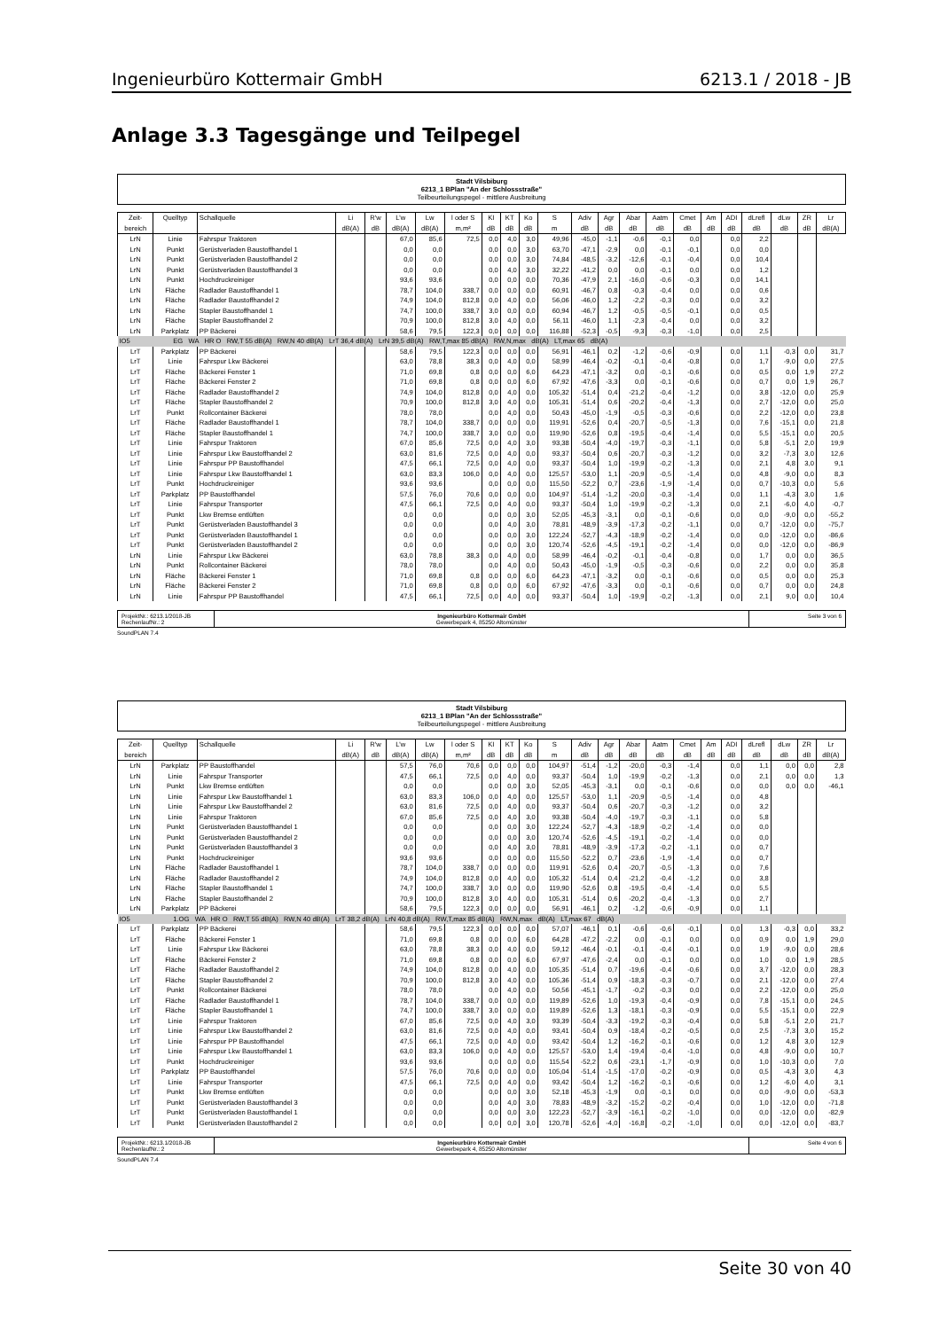Ingenieurbüro Kottermair GmbH 6213.1 / 2018 - JB
Anlage 3.3 Tagesgänge und Teilpegel
Stadt Vilsbiburg
6213_1 BPlan "An der Schlossstraße"
Teilbeurteilungspegel - mittlere Ausbreitung
| Zeit- bereich | Quelltyp | Schallquelle | Li dB(A) | R'w dB | L'w dB(A) | Lw dB(A) | l oder S m,m² | KI dB | KT dB | Ko dB | S m | Adiv dB | Agr dB | Abar dB | Aatm dB | Cmet dB | Am dB | ADI dB | dLrefl dB | dLw dB | ZR dB | Lr dB(A) |
| --- | --- | --- | --- | --- | --- | --- | --- | --- | --- | --- | --- | --- | --- | --- | --- | --- | --- | --- | --- | --- | --- | --- |
| LrN | Linie | Fahrspur Traktoren | | | 67,0 | 85,6 | 72,5 | 0,0 | 4,0 | 3,0 | 49,96 | -45,0 | -1,1 | -0,6 | -0,1 | 0,0 | | 0,0 | 2,2 | | | |
| LrN | Punkt | Gerüstverladen Baustoffhandel 1 | | | 0,0 | 0,0 | | 0,0 | 0,0 | 3,0 | 63,70 | -47,1 | -2,9 | 0,0 | -0,1 | -0,1 | | 0,0 | 0,0 | | | |
| LrN | Punkt | Gerüstverladen Baustoffhandel 2 | | | 0,0 | 0,0 | | 0,0 | 0,0 | 3,0 | 74,84 | -48,5 | -3,2 | -12,6 | -0,1 | -0,4 | | 0,0 | 10,4 | | | |
| LrN | Punkt | Gerüstverladen Baustoffhandel 3 | | | 0,0 | 0,0 | | 0,0 | 4,0 | 3,0 | 32,22 | -41,2 | 0,0 | 0,0 | -0,1 | 0,0 | | 0,0 | 1,2 | | | |
| LrN | Punkt | Hochdruckreiniger | | | 93,6 | 93,6 | | 0,0 | 0,0 | 0,0 | 70,36 | -47,9 | 2,1 | -16,0 | -0,6 | -0,3 | | 0,0 | 14,1 | | | |
| LrN | Fläche | Radlader Baustoffhandel 1 | | | 78,7 | 104,0 | 338,7 | 0,0 | 0,0 | 0,0 | 60,91 | -46,7 | 0,8 | -0,3 | -0,4 | 0,0 | | 0,0 | 0,6 | | | |
| LrN | Fläche | Radlader Baustoffhandel 2 | | | 74,9 | 104,0 | 812,8 | 0,0 | 4,0 | 0,0 | 56,06 | -46,0 | 1,2 | -2,2 | -0,3 | 0,0 | | 0,0 | 3,2 | | | |
| LrN | Fläche | Stapler Baustoffhandel 1 | | | 74,7 | 100,0 | 338,7 | 3,0 | 0,0 | 0,0 | 60,94 | -46,7 | 1,2 | -0,5 | -0,5 | -0,1 | | 0,0 | 0,5 | | | |
| LrN | Fläche | Stapler Baustoffhandel 2 | | | 70,9 | 100,0 | 812,8 | 3,0 | 4,0 | 0,0 | 56,11 | -46,0 | 1,1 | -2,3 | -0,4 | 0,0 | | 0,0 | 3,2 | | | |
| LrN | Parkplatz | PP Bäckerei | | | 58,6 | 79,5 | 122,3 | 0,0 | 0,0 | 0,0 | 116,88 | -52,3 | -0,5 | -9,3 | -0,3 | -1,0 | | 0,0 | 2,5 | | | |
| IO5 EG WA HR O RW,T 55 dB(A) RW,N 40 dB(A) LrT 36,4 dB(A) LrN 39,5 dB(A) RW,T,max 85 dB(A) RW,N,max dB(A) LT,max 65 dB(A) | | | | | | | | | | | | | | | | | | | | | | |
| LrT | Parkplatz | PP Bäckerei | | | 58,6 | 79,5 | 122,3 | 0,0 | 0,0 | 0,0 | 56,91 | -46,1 | 0,2 | -1,2 | -0,6 | -0,9 | | 0,0 | 1,1 | -0,3 | 0,0 | 31,7 |
| LrT | Linie | Fahrspur Lkw Bäckerei | | | 63,0 | 78,8 | 38,3 | 0,0 | 4,0 | 0,0 | 58,99 | -46,4 | -0,2 | -0,1 | -0,4 | -0,8 | | 0,0 | 1,7 | -9,0 | 0,0 | 27,5 |
| LrT | Fläche | Bäckerei Fenster 1 | | | 71,0 | 69,8 | 0,8 | 0,0 | 0,0 | 6,0 | 64,23 | -47,1 | -3,2 | 0,0 | -0,1 | -0,6 | | 0,0 | 0,5 | 0,0 | 1,9 | 27,2 |
| LrT | Fläche | Bäckerei Fenster 2 | | | 71,0 | 69,8 | 0,8 | 0,0 | 0,0 | 6,0 | 67,92 | -47,6 | -3,3 | 0,0 | -0,1 | -0,6 | | 0,0 | 0,7 | 0,0 | 1,9 | 26,7 |
| LrT | Fläche | Radlader Baustoffhandel 2 | | | 74,9 | 104,0 | 812,8 | 0,0 | 4,0 | 0,0 | 105,32 | -51,4 | 0,4 | -21,2 | -0,4 | -1,2 | | 0,0 | 3,8 | -12,0 | 0,0 | 25,9 |
| LrT | Fläche | Stapler Baustoffhandel 2 | | | 70,9 | 100,0 | 812,8 | 3,0 | 4,0 | 0,0 | 105,31 | -51,4 | 0,6 | -20,2 | -0,4 | -1,3 | | 0,0 | 2,7 | -12,0 | 0,0 | 25,0 |
| LrT | Punkt | Rollcontainer Bäckerei | | | 78,0 | 78,0 | | 0,0 | 4,0 | 0,0 | 50,43 | -45,0 | -1,9 | -0,5 | -0,3 | -0,6 | | 0,0 | 2,2 | -12,0 | 0,0 | 23,8 |
| LrT | Fläche | Radlader Baustoffhandel 1 | | | 78,7 | 104,0 | 338,7 | 0,0 | 0,0 | 0,0 | 119,91 | -52,6 | 0,4 | -20,7 | -0,5 | -1,3 | | 0,0 | 7,6 | -15,1 | 0,0 | 21,8 |
| LrT | Fläche | Stapler Baustoffhandel 1 | | | 74,7 | 100,0 | 338,7 | 3,0 | 0,0 | 0,0 | 119,90 | -52,6 | 0,8 | -19,5 | -0,4 | -1,4 | | 0,0 | 5,5 | -15,1 | 0,0 | 20,5 |
| LrT | Linie | Fahrspur Traktoren | | | 67,0 | 85,6 | 72,5 | 0,0 | 4,0 | 3,0 | 93,38 | -50,4 | -4,0 | -19,7 | -0,3 | -1,1 | | 0,0 | 5,8 | -5,1 | 2,0 | 19,9 |
| LrT | Linie | Fahrspur Lkw Baustoffhandel 2 | | | 63,0 | 81,6 | 72,5 | 0,0 | 4,0 | 0,0 | 93,37 | -50,4 | 0,6 | -20,7 | -0,3 | -1,2 | | 0,0 | 3,2 | -7,3 | 3,0 | 12,6 |
| LrT | Linie | Fahrspur PP Baustoffhandel | | | 47,5 | 66,1 | 72,5 | 0,0 | 4,0 | 0,0 | 93,37 | -50,4 | 1,0 | -19,9 | -0,2 | -1,3 | | 0,0 | 2,1 | 4,8 | 3,0 | 9,1 |
| LrT | Linie | Fahrspur Lkw Baustoffhandel 1 | | | 63,0 | 83,3 | 106,0 | 0,0 | 4,0 | 0,0 | 125,57 | -53,0 | 1,1 | -20,9 | -0,5 | -1,4 | | 0,0 | 4,8 | -9,0 | 0,0 | 8,3 |
| LrT | Punkt | Hochdruckreiniger | | | 93,6 | 93,6 | | 0,0 | 0,0 | 0,0 | 115,50 | -52,2 | 0,7 | -23,6 | -1,9 | -1,4 | | 0,0 | 0,7 | -10,3 | 0,0 | 5,6 |
| LrT | Parkplatz | PP Baustoffhandel | | | 57,5 | 76,0 | 70,6 | 0,0 | 0,0 | 0,0 | 104,97 | -51,4 | -1,2 | -20,0 | -0,3 | -1,4 | | 0,0 | 1,1 | -4,3 | 3,0 | 1,6 |
| LrT | Linie | Fahrspur Transporter | | | 47,5 | 66,1 | 72,5 | 0,0 | 4,0 | 0,0 | 93,37 | -50,4 | 1,0 | -19,9 | -0,2 | -1,3 | | 0,0 | 2,1 | -6,0 | 4,0 | -0,7 |
| LrT | Punkt | Lkw Bremse entlüften | | | 0,0 | 0,0 | | 0,0 | 0,0 | 3,0 | 52,05 | -45,3 | -3,1 | 0,0 | -0,1 | -0,6 | | 0,0 | 0,0 | -9,0 | 0,0 | -55,2 |
| LrT | Punkt | Gerüstverladen Baustoffhandel 3 | | | 0,0 | 0,0 | | 0,0 | 4,0 | 3,0 | 78,81 | -48,9 | -3,9 | -17,3 | -0,2 | -1,1 | | 0,0 | 0,7 | -12,0 | 0,0 | -75,7 |
| LrT | Punkt | Gerüstverladen Baustoffhandel 1 | | | 0,0 | 0,0 | | 0,0 | 0,0 | 3,0 | 122,24 | -52,7 | -4,3 | -18,9 | -0,2 | -1,4 | | 0,0 | 0,0 | -12,0 | 0,0 | -86,6 |
| LrT | Punkt | Gerüstverladen Baustoffhandel 2 | | | 0,0 | 0,0 | | 0,0 | 0,0 | 3,0 | 120,74 | -52,6 | -4,5 | -19,1 | -0,2 | -1,4 | | 0,0 | 0,0 | -12,0 | 0,0 | -86,9 |
| LrN | Linie | Fahrspur Lkw Bäckerei | | | 63,0 | 78,8 | 38,3 | 0,0 | 4,0 | 0,0 | 58,99 | -46,4 | -0,2 | -0,1 | -0,4 | -0,8 | | 0,0 | 1,7 | 0,0 | 0,0 | 36,5 |
| LrN | Punkt | Rollcontainer Bäckerei | | | 78,0 | 78,0 | | 0,0 | 4,0 | 0,0 | 50,43 | -45,0 | -1,9 | -0,5 | -0,3 | -0,6 | | 0,0 | 2,2 | 0,0 | 0,0 | 35,8 |
| LrN | Fläche | Bäckerei Fenster 1 | | | 71,0 | 69,8 | 0,8 | 0,0 | 0,0 | 6,0 | 64,23 | -47,1 | -3,2 | 0,0 | -0,1 | -0,6 | | 0,0 | 0,5 | 0,0 | 0,0 | 25,3 |
| LrN | Fläche | Bäckerei Fenster 2 | | | 71,0 | 69,8 | 0,8 | 0,0 | 0,0 | 6,0 | 67,92 | -47,6 | -3,3 | 0,0 | -0,1 | -0,6 | | 0,0 | 0,7 | 0,0 | 0,0 | 24,8 |
| LrN | Linie | Fahrspur PP Baustoffhandel | | | 47,5 | 66,1 | 72,5 | 0,0 | 4,0 | 0,0 | 93,37 | -50,4 | 1,0 | -19,9 | -0,2 | -1,3 | | 0,0 | 2,1 | 9,0 | 0,0 | 10,4 |
ProjektNr.: 6213.1/2018-JB
RechenlaufNr.: 2
Ingenieurbüro Kottermair GmbH
Gewerbepark 4, 85250 Altomünster
Seite 3 von 6
SoundPLAN 7.4
Stadt Vilsbiburg
6213_1 BPlan "An der Schlossstraße"
Teilbeurteilungspegel - mittlere Ausbreitung
| Zeit- bereich | Quelltyp | Schallquelle | Li dB(A) | R'w dB | L'w dB(A) | Lw dB(A) | l oder S m,m² | KI dB | KT dB | Ko dB | S m | Adiv dB | Agr dB | Abar dB | Aatm dB | Cmet dB | Am dB | ADI dB | dLrefl dB | dLw dB | ZR dB | Lr dB(A) |
| --- | --- | --- | --- | --- | --- | --- | --- | --- | --- | --- | --- | --- | --- | --- | --- | --- | --- | --- | --- | --- | --- | --- |
| LrN | Parkplatz | PP Baustoffhandel | | | 57,5 | 76,0 | 70,6 | 0,0 | 0,0 | 0,0 | 104,97 | -51,4 | -1,2 | -20,0 | -0,3 | -1,4 | | 0,0 | 1,1 | 0,0 | 0,0 | 2,8 |
| LrN | Linie | Fahrspur Transporter | | | 47,5 | 66,1 | 72,5 | 0,0 | 4,0 | 0,0 | 93,37 | -50,4 | 1,0 | -19,9 | -0,2 | -1,3 | | 0,0 | 2,1 | 0,0 | 0,0 | 1,3 |
| LrN | Punkt | Lkw Bremse entlüften | | | 0,0 | 0,0 | | 0,0 | 0,0 | 3,0 | 52,05 | -45,3 | -3,1 | 0,0 | -0,1 | -0,6 | | 0,0 | 0,0 | 0,0 | 0,0 | -46,1 |
| LrN | Linie | Fahrspur Lkw Baustoffhandel 1 | | | 63,0 | 83,3 | 106,0 | 0,0 | 4,0 | 0,0 | 125,57 | -53,0 | 1,1 | -20,9 | -0,5 | -1,4 | | 0,0 | 4,8 | | | |
| LrN | Linie | Fahrspur Lkw Baustoffhandel 2 | | | 63,0 | 81,6 | 72,5 | 0,0 | 4,0 | 0,0 | 93,37 | -50,4 | 0,6 | -20,7 | -0,3 | -1,2 | | 0,0 | 3,2 | | | |
| LrN | Linie | Fahrspur Traktoren | | | 67,0 | 85,6 | 72,5 | 0,0 | 4,0 | 3,0 | 93,38 | -50,4 | -4,0 | -19,7 | -0,3 | -1,1 | | 0,0 | 5,8 | | | |
| LrN | Punkt | Gerüstverladen Baustoffhandel 1 | | | 0,0 | 0,0 | | 0,0 | 0,0 | 3,0 | 122,24 | -52,7 | -4,3 | -18,9 | -0,2 | -1,4 | | 0,0 | 0,0 | | | |
| LrN | Punkt | Gerüstverladen Baustoffhandel 2 | | | 0,0 | 0,0 | | 0,0 | 0,0 | 3,0 | 120,74 | -52,6 | -4,5 | -19,1 | -0,2 | -1,4 | | 0,0 | 0,0 | | | |
| LrN | Punkt | Gerüstverladen Baustoffhandel 3 | | | 0,0 | 0,0 | | 0,0 | 4,0 | 3,0 | 78,81 | -48,9 | -3,9 | -17,3 | -0,2 | -1,1 | | 0,0 | 0,7 | | | |
| LrN | Punkt | Hochdruckreiniger | | | 93,6 | 93,6 | | 0,0 | 0,0 | 0,0 | 115,50 | -52,2 | 0,7 | -23,6 | -1,9 | -1,4 | | 0,0 | 0,7 | | | |
| LrN | Fläche | Radlader Baustoffhandel 1 | | | 78,7 | 104,0 | 338,7 | 0,0 | 0,0 | 0,0 | 119,91 | -52,6 | 0,4 | -20,7 | -0,5 | -1,3 | | 0,0 | 7,6 | | | |
| LrN | Fläche | Radlader Baustoffhandel 2 | | | 74,9 | 104,0 | 812,8 | 0,0 | 4,0 | 0,0 | 105,32 | -51,4 | 0,4 | -21,2 | -0,4 | -1,2 | | 0,0 | 3,8 | | | |
| LrN | Fläche | Stapler Baustoffhandel 1 | | | 74,7 | 100,0 | 338,7 | 3,0 | 0,0 | 0,0 | 119,90 | -52,6 | 0,8 | -19,5 | -0,4 | -1,4 | | 0,0 | 5,5 | | | |
| LrN | Fläche | Stapler Baustoffhandel 2 | | | 70,9 | 100,0 | 812,8 | 3,0 | 4,0 | 0,0 | 105,31 | -51,4 | 0,6 | -20,2 | -0,4 | -1,3 | | 0,0 | 2,7 | | | |
| LrN | Parkplatz | PP Bäckerei | | | 58,6 | 79,5 | 122,3 | 0,0 | 0,0 | 0,0 | 56,91 | -46,1 | 0,2 | -1,2 | -0,6 | -0,9 | | 0,0 | 1,1 | | | |
| IO5 1.OG WA HR O RW,T 55 dB(A) RW,N 40 dB(A) LrT 38,2 dB(A) LrN 40,8 dB(A) RW,T,max 85 dB(A) RW,N,max dB(A) LT,max 67 dB(A) | | | | | | | | | | | | | | | | | | | | | | |
| LrT | Parkplatz | PP Bäckerei | | | 58,6 | 79,5 | 122,3 | 0,0 | 0,0 | 0,0 | 57,07 | -46,1 | 0,1 | -0,6 | -0,6 | -0,1 | | 0,0 | 1,3 | -0,3 | 0,0 | 33,2 |
| LrT | Fläche | Bäckerei Fenster 1 | | | 71,0 | 69,8 | 0,8 | 0,0 | 0,0 | 6,0 | 64,28 | -47,2 | -2,2 | 0,0 | -0,1 | 0,0 | | 0,0 | 0,9 | 0,0 | 1,9 | 29,0 |
| LrT | Linie | Fahrspur Lkw Bäckerei | | | 63,0 | 78,8 | 38,3 | 0,0 | 4,0 | 0,0 | 59,12 | -46,4 | -0,1 | -0,1 | -0,4 | -0,1 | | 0,0 | 1,9 | -9,0 | 0,0 | 28,6 |
| LrT | Fläche | Bäckerei Fenster 2 | | | 71,0 | 69,8 | 0,8 | 0,0 | 0,0 | 6,0 | 67,97 | -47,6 | -2,4 | 0,0 | -0,1 | 0,0 | | 0,0 | 1,0 | 0,0 | 1,9 | 28,5 |
| LrT | Fläche | Radlader Baustoffhandel 2 | | | 74,9 | 104,0 | 812,8 | 0,0 | 4,0 | 0,0 | 105,35 | -51,4 | 0,7 | -19,6 | -0,4 | -0,6 | | 0,0 | 3,7 | -12,0 | 0,0 | 28,3 |
| LrT | Fläche | Stapler Baustoffhandel 2 | | | 70,9 | 100,0 | 812,8 | 3,0 | 4,0 | 0,0 | 105,36 | -51,4 | 0,9 | -18,3 | -0,3 | -0,7 | | 0,0 | 2,1 | -12,0 | 0,0 | 27,4 |
| LrT | Punkt | Rollcontainer Bäckerei | | | 78,0 | 78,0 | | 0,0 | 4,0 | 0,0 | 50,56 | -45,1 | -1,7 | -0,2 | -0,3 | 0,0 | | 0,0 | 2,2 | -12,0 | 0,0 | 25,0 |
| LrT | Fläche | Radlader Baustoffhandel 1 | | | 78,7 | 104,0 | 338,7 | 0,0 | 0,0 | 0,0 | 119,89 | -52,6 | 1,0 | -19,3 | -0,4 | -0,9 | | 0,0 | 7,8 | -15,1 | 0,0 | 24,5 |
| LrT | Fläche | Stapler Baustoffhandel 1 | | | 74,7 | 100,0 | 338,7 | 3,0 | 0,0 | 0,0 | 119,89 | -52,6 | 1,3 | -18,1 | -0,3 | -0,9 | | 0,0 | 5,5 | -15,1 | 0,0 | 22,9 |
| LrT | Linie | Fahrspur Traktoren | | | 67,0 | 85,6 | 72,5 | 0,0 | 4,0 | 3,0 | 93,39 | -50,4 | -3,3 | -19,2 | -0,3 | -0,4 | | 0,0 | 5,8 | -5,1 | 2,0 | 21,7 |
| LrT | Linie | Fahrspur Lkw Baustoffhandel 2 | | | 63,0 | 81,6 | 72,5 | 0,0 | 4,0 | 0,0 | 93,41 | -50,4 | 0,9 | -18,4 | -0,2 | -0,5 | | 0,0 | 2,5 | -7,3 | 3,0 | 15,2 |
| LrT | Linie | Fahrspur PP Baustoffhandel | | | 47,5 | 66,1 | 72,5 | 0,0 | 4,0 | 0,0 | 93,42 | -50,4 | 1,2 | -16,2 | -0,1 | -0,6 | | 0,0 | 1,2 | 4,8 | 3,0 | 12,9 |
| LrT | Linie | Fahrspur Lkw Baustoffhandel 1 | | | 63,0 | 83,3 | 106,0 | 0,0 | 4,0 | 0,0 | 125,57 | -53,0 | 1,4 | -19,4 | -0,4 | -1,0 | | 0,0 | 4,8 | -9,0 | 0,0 | 10,7 |
| LrT | Punkt | Hochdruckreiniger | | | 93,6 | 93,6 | | 0,0 | 0,0 | 0,0 | 115,54 | -52,2 | 0,6 | -23,1 | -1,7 | -0,9 | | 0,0 | 1,0 | -10,3 | 0,0 | 7,0 |
| LrT | Parkplatz | PP Baustoffhandel | | | 57,5 | 76,0 | 70,6 | 0,0 | 0,0 | 0,0 | 105,04 | -51,4 | -1,5 | -17,0 | -0,2 | -0,9 | | 0,0 | 0,5 | -4,3 | 3,0 | 4,3 |
| LrT | Linie | Fahrspur Transporter | | | 47,5 | 66,1 | 72,5 | 0,0 | 4,0 | 0,0 | 93,42 | -50,4 | 1,2 | -16,2 | -0,1 | -0,6 | | 0,0 | 1,2 | -6,0 | 4,0 | 3,1 |
| LrT | Punkt | Lkw Bremse entlüften | | | 0,0 | 0,0 | | 0,0 | 0,0 | 3,0 | 52,18 | -45,3 | -1,9 | 0,0 | -0,1 | 0,0 | | 0,0 | 0,0 | -9,0 | 0,0 | -53,3 |
| LrT | Punkt | Gerüstverladen Baustoffhandel 3 | | | 0,0 | 0,0 | | 0,0 | 4,0 | 3,0 | 78,83 | -48,9 | -3,2 | -15,2 | -0,2 | -0,4 | | 0,0 | 1,0 | -12,0 | 0,0 | -71,8 |
| LrT | Punkt | Gerüstverladen Baustoffhandel 1 | | | 0,0 | 0,0 | | 0,0 | 0,0 | 3,0 | 122,23 | -52,7 | -3,9 | -16,1 | -0,2 | -1,0 | | 0,0 | 0,0 | -12,0 | 0,0 | -82,9 |
| LrT | Punkt | Gerüstverladen Baustoffhandel 2 | | | 0,0 | 0,0 | | 0,0 | 0,0 | 3,0 | 120,78 | -52,6 | -4,0 | -16,8 | -0,2 | -1,0 | | 0,0 | 0,0 | -12,0 | 0,0 | -83,7 |
ProjektNr.: 6213.1/2018-JB
RechenlaufNr.: 2
Ingenieurbüro Kottermair GmbH
Gewerbepark 4, 85250 Altomünster
Seite 4 von 6
SoundPLAN 7.4
Seite 30 von 40